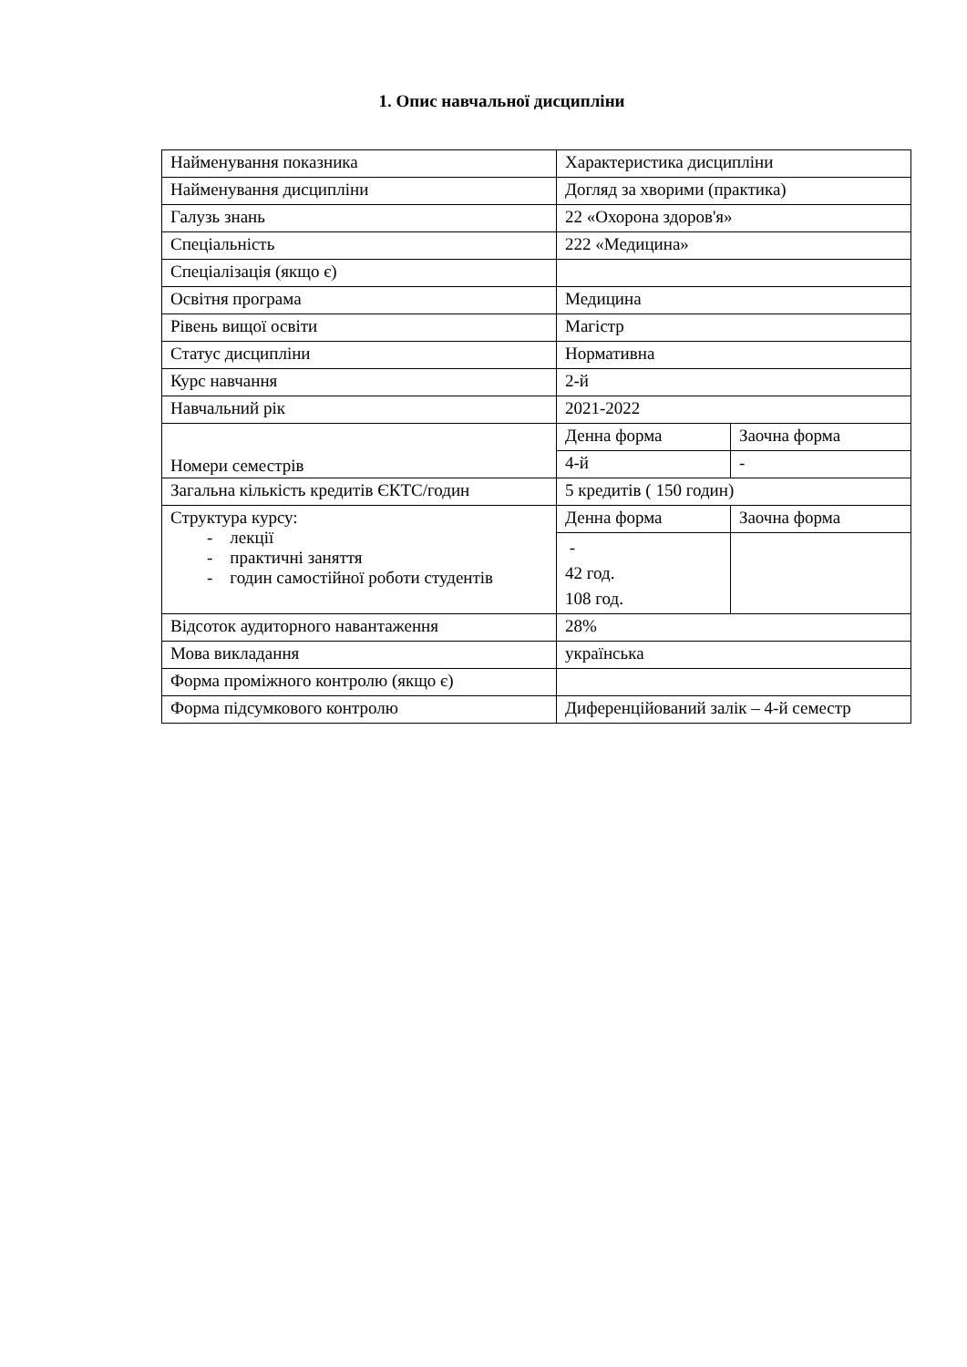1. Опис навчальної дисципліни
| Найменування показника | Характеристика дисципліни | |
| Найменування дисципліни | Догляд за хворими (практика) | |
| Галузь знань | 22 «Охорона здоров'я» | |
| Спеціальність | 222 «Медицина» | |
| Спеціалізація (якщо є) | | |
| Освітня програма | Медицина | |
| Рівень вищої освіти | Магістр | |
| Статус дисципліни | Нормативна | |
| Курс навчання | 2-й | |
| Навчальний рік | 2021-2022 | |
| Номери семестрів | Денна форма | Заочна форма |
| | 4-й | - |
| Загальна кількість кредитів ЄКТС/годин | 5 кредитів ( 150 годин) | |
| Структура курсу: - лекції - практичні заняття - годин самостійної роботи студентів | Денна форма | Заочна форма |
| | - 42 год. 108 год. | |
| Відсоток аудиторного навантаження | 28% | |
| Мова викладання | українська | |
| Форма проміжного контролю (якщо є) | | |
| Форма підсумкового контролю | Диференційований залік – 4-й семестр | |